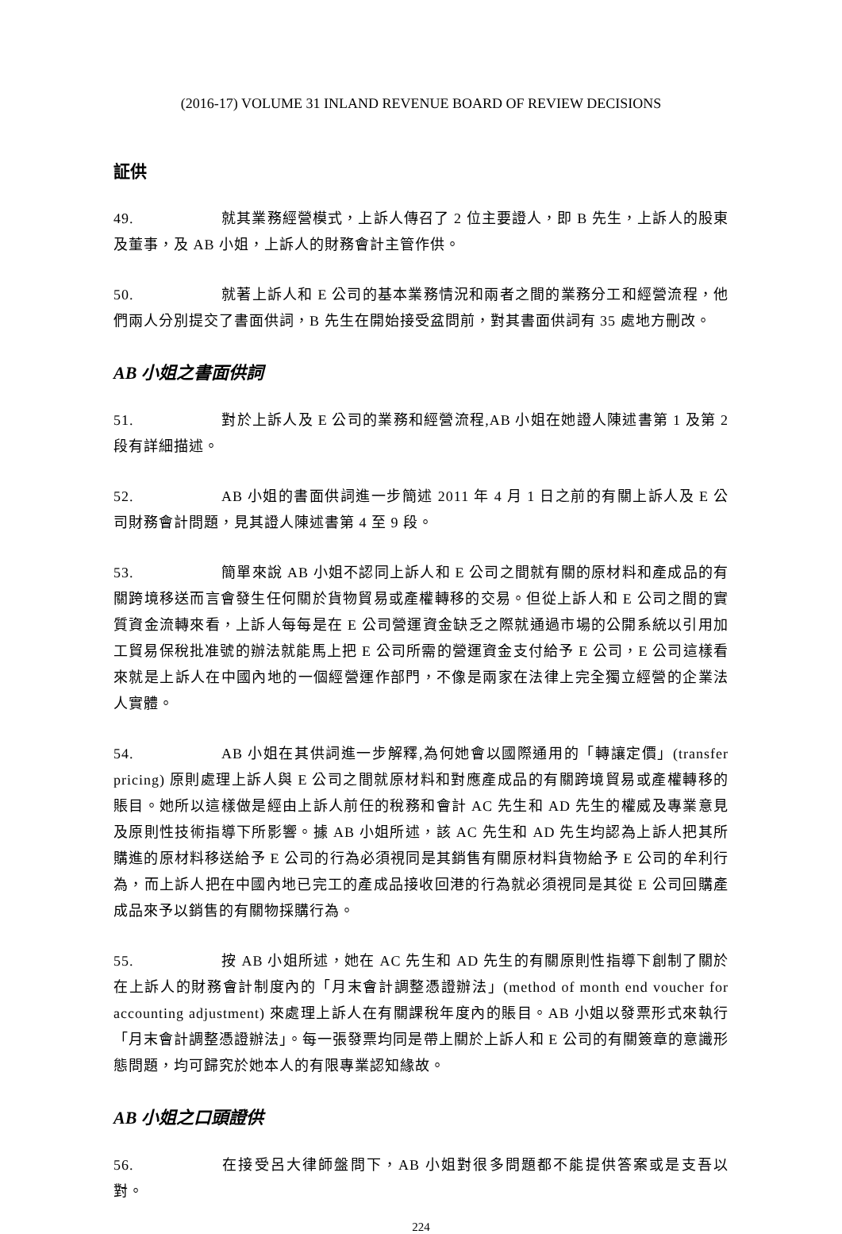(2016-17) VOLUME 31 INLAND REVENUE BOARD OF REVIEW DECISIONS
証供
49. 就其業務經營模式，上訴人傳召了 2 位主要證人，即 B 先生，上訴人的股東及董事，及 AB 小姐，上訴人的財務會計主管作供。
50. 就著上訴人和 E 公司的基本業務情況和兩者之間的業務分工和經營流程，他們兩人分別提交了書面供詞，B 先生在開始接受盆問前，對其書面供詞有 35 處地方刪改。
AB 小姐之書面供詞
51. 對於上訴人及 E 公司的業務和經營流程,AB 小姐在她證人陳述書第 1 及第 2 段有詳細描述。
52. AB 小姐的書面供詞進一步簡述 2011 年 4 月 1 日之前的有關上訴人及 E 公司財務會計問題，見其證人陳述書第 4 至 9 段。
53. 簡單來說 AB 小姐不認同上訴人和 E 公司之間就有關的原材料和產成品的有關跨境移送而言會發生任何關於貨物貿易或產權轉移的交易。但從上訴人和 E 公司之間的實質資金流轉來看，上訴人每每是在 E 公司營運資金缺乏之際就通過市場的公開系統以引用加工貿易保稅批准號的辦法就能馬上把 E 公司所需的營運資金支付給予 E 公司，E 公司這樣看來就是上訴人在中國內地的一個經營運作部門，不像是兩家在法律上完全獨立經營的企業法人實體。
54. AB 小姐在其供詞進一步解釋,為何她會以國際通用的「轉讓定價」(transfer pricing) 原則處理上訴人與 E 公司之間就原材料和對應產成品的有關跨境貿易或產權轉移的賬目。她所以這樣做是經由上訴人前任的稅務和會計 AC 先生和 AD 先生的權威及專業意見及原則性技術指導下所影響。據 AB 小姐所述，該 AC 先生和 AD 先生均認為上訴人把其所購進的原材料移送給予 E 公司的行為必須視同是其銷售有關原材料貨物給予 E 公司的牟利行為，而上訴人把在中國內地已完工的產成品接收回港的行為就必須視同是其從 E 公司回購產成品來予以銷售的有關物採購行為。
55. 按 AB 小姐所述，她在 AC 先生和 AD 先生的有關原則性指導下創制了關於在上訴人的財務會計制度內的「月末會計調整憑證辦法」(method of month end voucher for accounting adjustment) 來處理上訴人在有關課稅年度內的賬目。AB 小姐以發票形式來執行「月末會計調整憑證辦法」。每一張發票均同是帶上關於上訴人和 E 公司的有關簽章的意識形態問題，均可歸究於她本人的有限專業認知緣故。
AB 小姐之口頭證供
56. 在接受呂大律師盤問下，AB 小姐對很多問題都不能提供答案或是支吾以對。
224